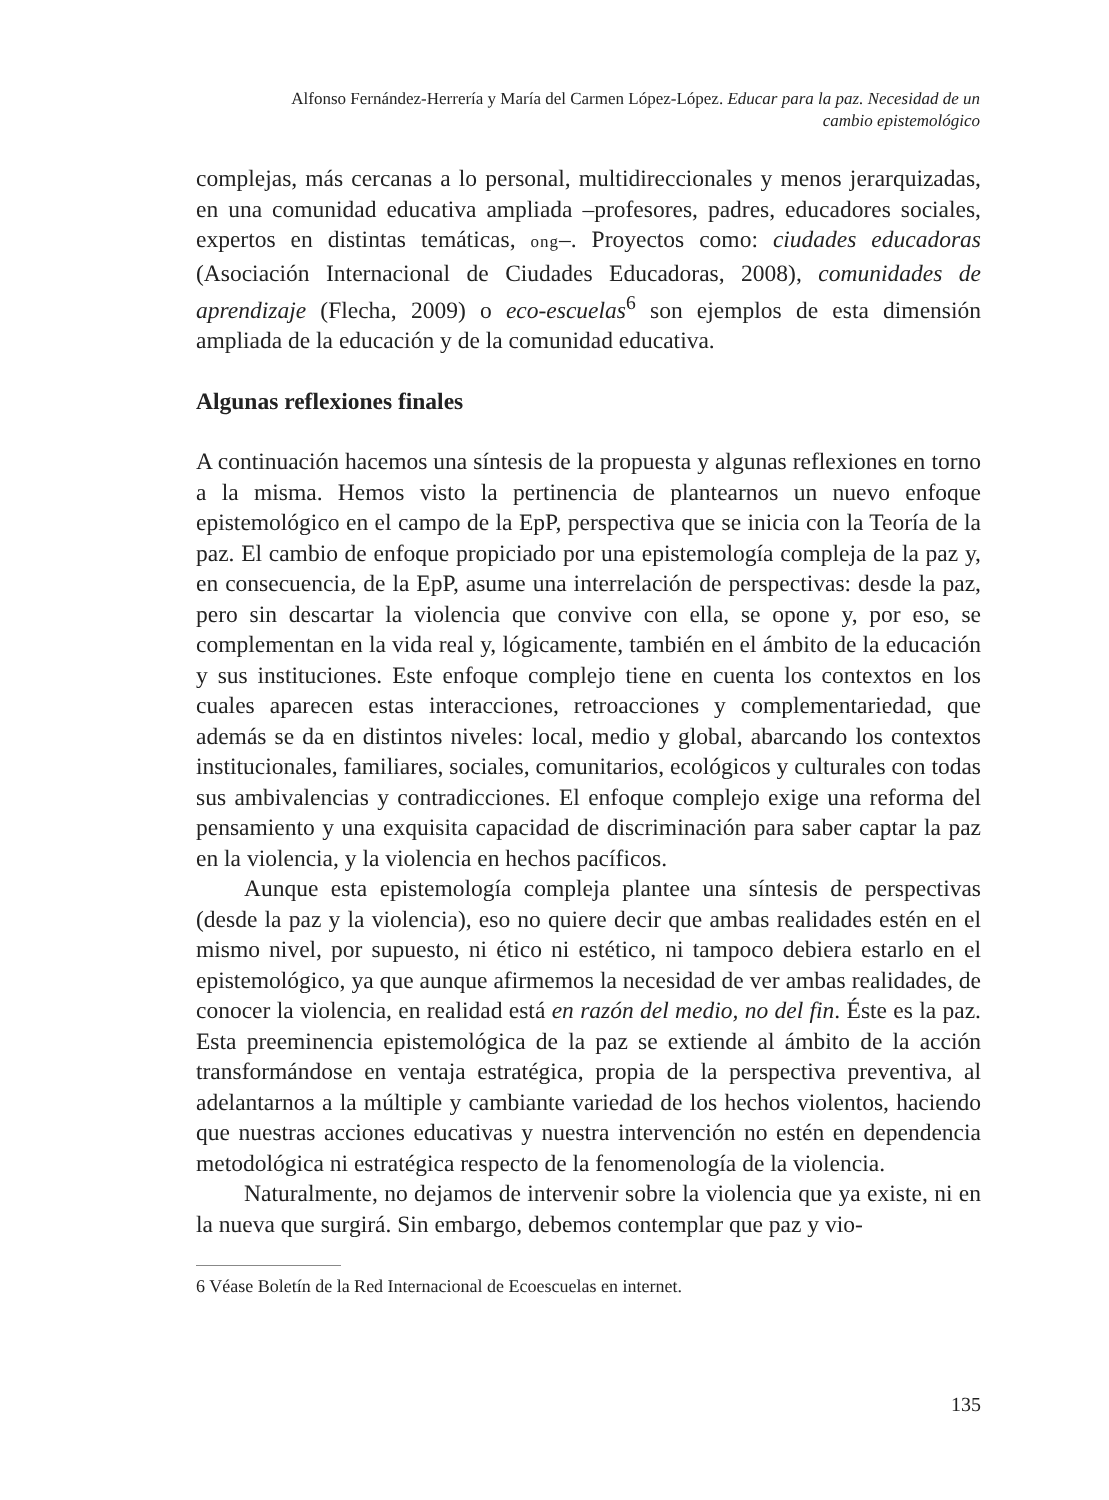Alfonso Fernández-Herrería y María del Carmen López-López. Educar para la paz. Necesidad de un cambio epistemológico
complejas, más cercanas a lo personal, multidireccionales y menos jerarquizadas, en una comunidad educativa ampliada –profesores, padres, educadores sociales, expertos en distintas temáticas, ong–. Proyectos como: ciudades educadoras (Asociación Internacional de Ciudades Educadoras, 2008), comunidades de aprendizaje (Flecha, 2009) o eco-escuelas<sup>6</sup> son ejemplos de esta dimensión ampliada de la educación y de la comunidad educativa.
Algunas reflexiones finales
A continuación hacemos una síntesis de la propuesta y algunas reflexiones en torno a la misma. Hemos visto la pertinencia de plantearnos un nuevo enfoque epistemológico en el campo de la EpP, perspectiva que se inicia con la Teoría de la paz. El cambio de enfoque propiciado por una epistemología compleja de la paz y, en consecuencia, de la EpP, asume una interrelación de perspectivas: desde la paz, pero sin descartar la violencia que convive con ella, se opone y, por eso, se complementan en la vida real y, lógicamente, también en el ámbito de la educación y sus instituciones. Este enfoque complejo tiene en cuenta los contextos en los cuales aparecen estas interacciones, retroacciones y complementariedad, que además se da en distintos niveles: local, medio y global, abarcando los contextos institucionales, familiares, sociales, comunitarios, ecológicos y culturales con todas sus ambivalencias y contradicciones. El enfoque complejo exige una reforma del pensamiento y una exquisita capacidad de discriminación para saber captar la paz en la violencia, y la violencia en hechos pacíficos.
Aunque esta epistemología compleja plantee una síntesis de perspectivas (desde la paz y la violencia), eso no quiere decir que ambas realidades estén en el mismo nivel, por supuesto, ni ético ni estético, ni tampoco debiera estarlo en el epistemológico, ya que aunque afirmemos la necesidad de ver ambas realidades, de conocer la violencia, en realidad está en razón del medio, no del fin. Éste es la paz. Esta preeminencia epistemológica de la paz se extiende al ámbito de la acción transformándose en ventaja estratégica, propia de la perspectiva preventiva, al adelantarnos a la múltiple y cambiante variedad de los hechos violentos, haciendo que nuestras acciones educativas y nuestra intervención no estén en dependencia metodológica ni estratégica respecto de la fenomenología de la violencia.
Naturalmente, no dejamos de intervenir sobre la violencia que ya existe, ni en la nueva que surgirá. Sin embargo, debemos contemplar que paz y vio-
6 Véase Boletín de la Red Internacional de Ecoescuelas en internet.
135